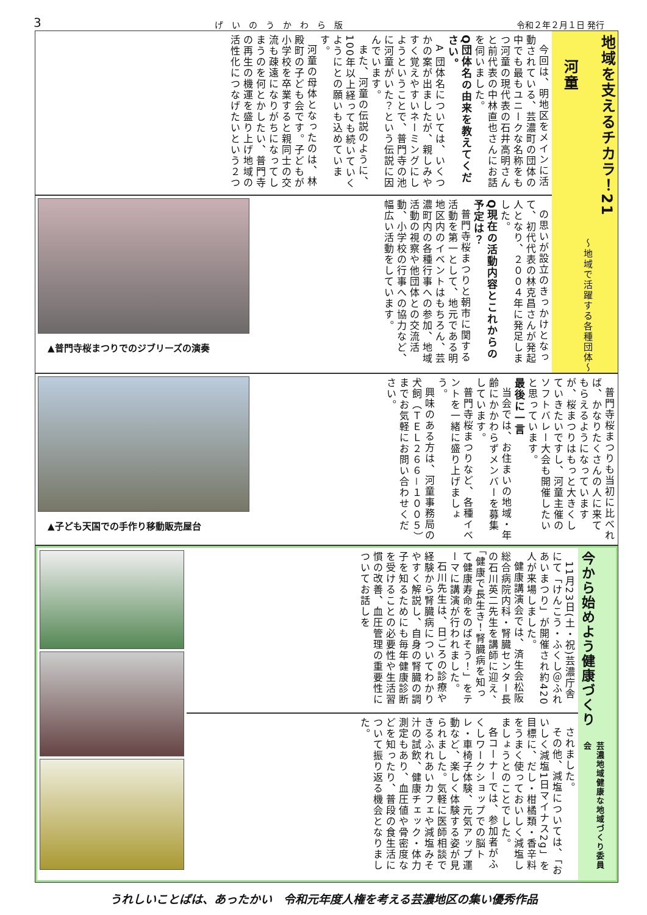3 げ　い　の　う　か　わ　ら　版 令和２年２月１日 発行
地域を支えるチカラ！21
～地域で活躍する各種団体～
河童
今回は、明地区をメインに活動されている、芸濃町の団体の中でも最もユニークな名称をもつ河童の現代表の石井高明さんと前代表の中林直也さんにお話を伺いました。
Q団体名の由来を教えてください。
A 団体名については、いくつかの案が出ましたが、親しみやすく覚えやすいネーミングにしようということで、普門寺の池に河童がいた？という伝説に因んでいます。
また、河童の伝説のように、100年以上経っても続いていくようにとの願いも込めています。
河童の母体となったのは、林殿町の子ども会です。子どもが小学校を卒業すると親同士の交流も疎遠になりがちになってしまうのを何とかしたい、普門寺の再生の機運を盛り上げ地域の活性化につなげたいという２つ
の思いが設立のきっかけとなって、初代代表の林克昌さんが発起人となり、２００４年に発足しました。
Q現在の活動内容とこれからの予定は？
普門寺桜まつりと朝市に関する活動を第一として、地元である明地区内のイベントはもちろん、芸濃町内の各種行事への参加、地域活動の視察や他団体との交流活動、小学校の行事への協力など、幅広い活動をしています。
▲普門寺桜まつりでのジブリーズの演奏
普門寺桜まつりも当初に比べれば、かなりたくさんの人に来てもらえるようになっていますが、桜まつりはもっと大きくしていきたいですし、河童主催のソフトバレー大会も開催したいと思っています。
最後に一言
当会では、お住まいの地域・年齢にかかわらずメンバーを募集しています。
普門寺桜まつりなど、各種イベントを一緒に盛り上げましょう。
興味のある方は、河童事務局の犬飼（ＴＥＬ２６６－１００５）までお気軽にお問い合わせください。
▲子ども天国での手作り移動販売屋台
今から始めよう健康づくり
芸濃地域健康な地域づくり委員会
11月23日(土・祝)芸濃庁舎にて「けんこう・ふくし＠ふれあいまつり」が開催され約420人が来場しました。
健康講演会では、済生会松阪総合病院内科・腎臓センター長の石川英二先生を講師に迎え、「健康で長生き！腎臓病を知って健康寿命をのばそう！」をテーマに講演が行われました。
石川先生は、日ごろの診療や経験から腎臓病についてわかりやすく解説し、自身の腎臓の調子を知るためにも毎年健康診断を受けることの必要性や生活習慣の改善、血圧管理の重要性についてお話しを
されました。
その他、減塩については、「おいしく減塩1日マイナス2g」を目標に、だし・柑橘類・香辛料をうまく使っておいしく減塩しましょうとのことでした。
各コーナーでは、参加者がふくしワークショップでの脳トレ・車椅子体験、元気アップ運動など、楽しく体験する姿が見られました。気軽に医師相談できるふれあいカフェや減塩みそ汁の試飲、健康チェック・体力測定もあり、血圧値や骨密度などを知ったり、普段の食生活について振り返る機会となりました。
うれしいことばは、あったかい　令和元年度人権を考える芸濃地区の集い優秀作品